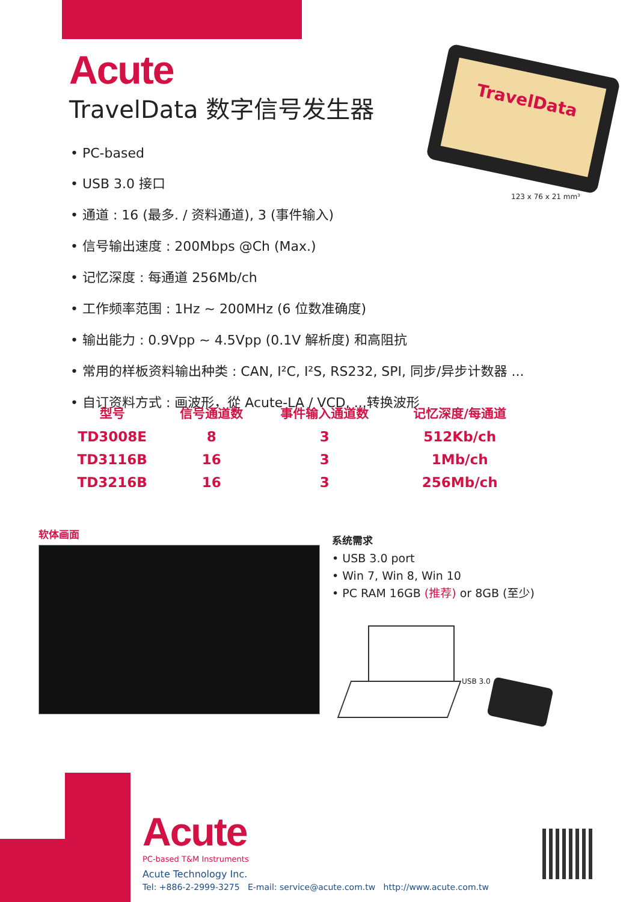Acute
TravelData 数字信号发生器
TravelData
123 x 76 x 21 mm³
• PC-based
• USB 3.0 接口
• 通道 : 16 (最多. / 资料通道), 3 (事件输入)
• 信号输出速度 : 200Mbps @Ch (Max.)
• 记忆深度 : 每通道 256Mb/ch
• 工作频率范围 : 1Hz ~ 200MHz (6 位数准确度)
• 输出能力 : 0.9Vpp ~ 4.5Vpp (0.1V 解析度) 和高阻抗
• 常用的样板资料输出种类 : CAN, I²C, I²S, RS232, SPI, 同步/异步计数器 ...
• 自订资料方式 : 画波形，從 Acute-LA / VCD, ...转换波形
| 型号 | 信号通道数 | 事件输入通道数 | 记忆深度/每通道 |
| --- | --- | --- | --- |
| TD3008E | 8 | 3 | 512Kb/ch |
| TD3116B | 16 | 3 | 1Mb/ch |
| TD3216B | 16 | 3 | 256Mb/ch |
软体画面
系统需求
• USB 3.0 port
• Win 7, Win 8, Win 10
• PC RAM 16GB (推荐) or 8GB (至少)
USB 3.0
Acute
PC-based T&M Instruments
Acute Technology Inc.
Tel: +886-2-2999-3275 E-mail: service@acute.com.tw http://www.acute.com.tw